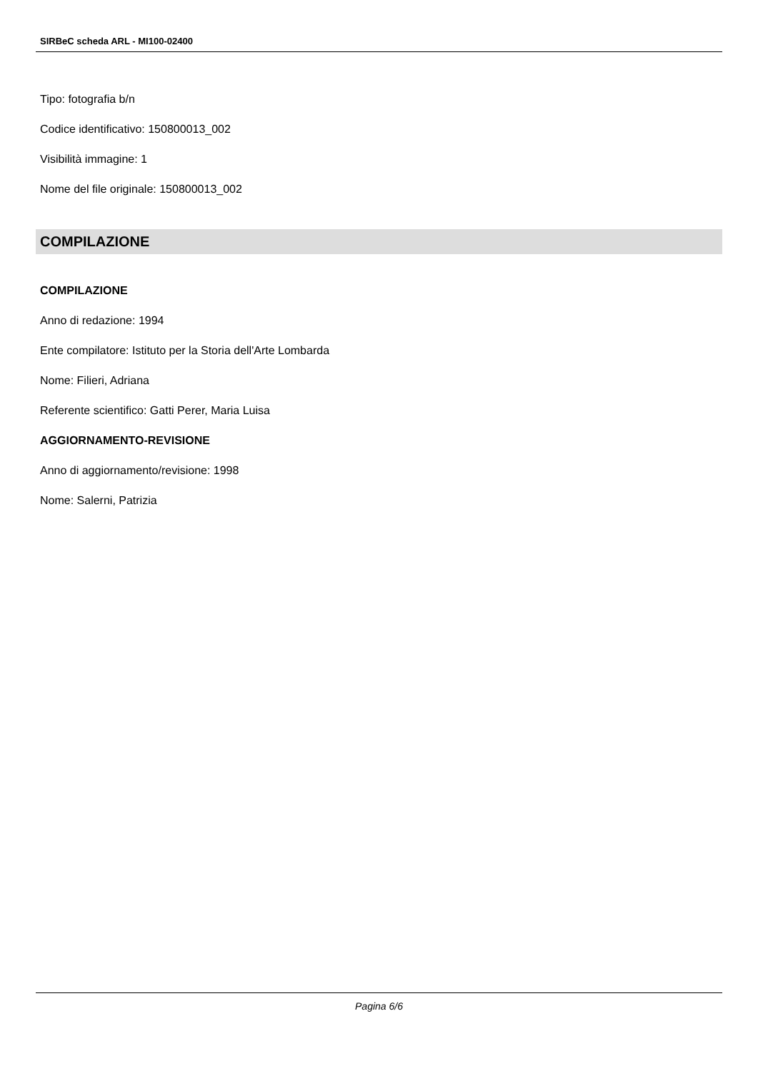SIRBeC scheda ARL - MI100-02400
Tipo: fotografia b/n
Codice identificativo: 150800013_002
Visibilità immagine: 1
Nome del file originale: 150800013_002
COMPILAZIONE
COMPILAZIONE
Anno di redazione: 1994
Ente compilatore: Istituto per la Storia dell'Arte Lombarda
Nome: Filieri, Adriana
Referente scientifico: Gatti Perer, Maria Luisa
AGGIORNAMENTO-REVISIONE
Anno di aggiornamento/revisione: 1998
Nome: Salerni, Patrizia
Pagina 6/6